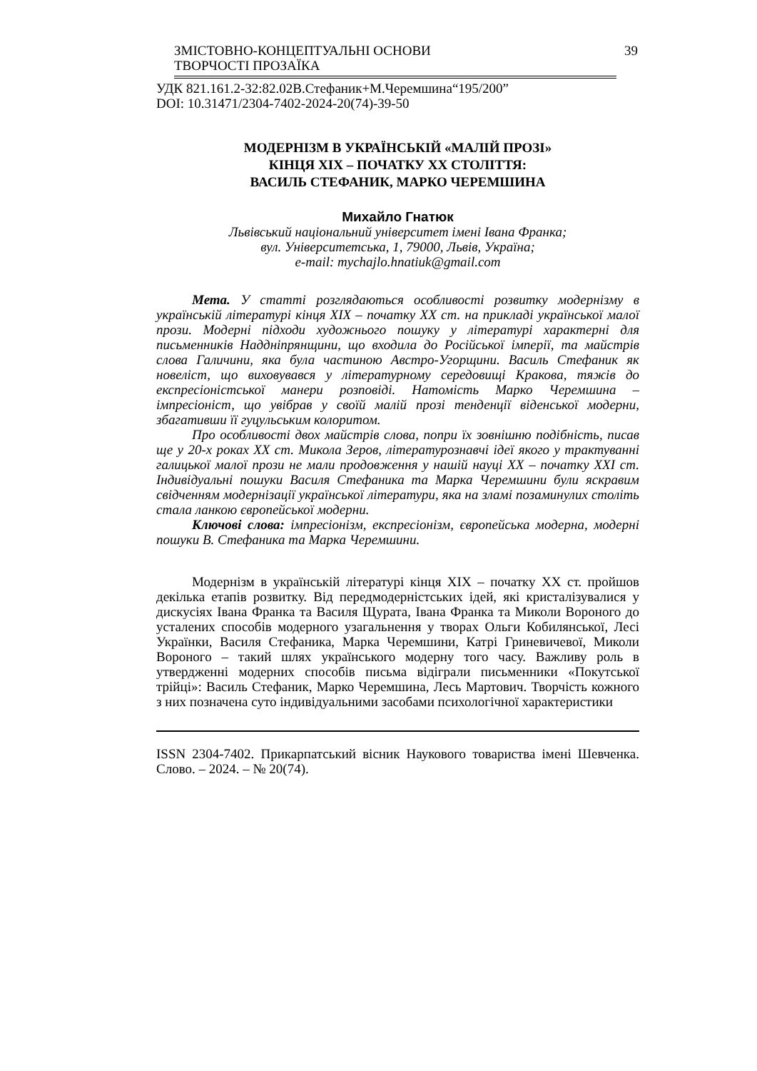ЗМІСТОВНО-КОНЦЕПТУАЛЬНІ ОСНОВИ
ТВОРЧОСТІ ПРОЗАЇКА
39
УДК 821.161.2-32:82.02В.Стефаник+М.Черемшина“195/200”
DOI: 10.31471/2304-7402-2024-20(74)-39-50
МОДЕРНІЗМ В УКРАЇНСЬКІЙ «МАЛІЙ ПРОЗІ»
КІНЦЯ ХІХ – ПОЧАТКУ ХХ СТОЛІТТЯ:
ВАСИЛЬ СТЕФАНИК, МАРКО ЧЕРЕМШИНА
Михайло Гнатюк
Львівський національний університет імені Івана Франка;
вул. Університетська, 1, 79000, Львів, Україна;
e-mail: mychajlo.hnatiuk@gmail.com
Мета. У статті розглядаються особливості розвитку модернізму в українській літературі кінця ХІХ – початку ХХ ст. на прикладі української малої прози. Модерні підходи художнього пошуку у літературі характерні для письменників Наддніпрянщини, що входила до Російської імперії, та майстрів слова Галичини, яка була частиною Австро-Угорщини. Василь Стефаник як новеліст, що виховувався у літературному середовищі Кракова, тяжів до експресіоністської манери розповіді. Натомість Марко Черемшина – імпресіоніст, що увібрав у своїй малій прозі тенденції віденської модерни, збагативши її гуцульським колоритом.
Про особливості двох майстрів слова, попри їх зовнішню подібність, писав ще у 20-х роках ХХ ст. Микола Зеров, літературознавчі ідеї якого у трактуванні галицької малої прози не мали продовження у нашій науці ХХ – початку ХХІ ст. Індивідуальні пошуки Василя Стефаника та Марка Черемшини були яскравим свідченням модернізації української літератури, яка на зламі позаминулих століть стала ланкою європейської модерни.
Ключові слова: імпресіонізм, експресіонізм, європейська модерна, модерні пошуки В. Стефаника та Марка Черемшини.
Модернізм в українській літературі кінця ХІХ – початку ХХ ст. пройшов декілька етапів розвитку. Від передмодерністських ідей, які кристалізувалися у дискусіях Івана Франка та Василя Щурата, Івана Франка та Миколи Вороного до усталених способів модерного узагальнення у творах Ольги Кобилянської, Лесі Українки, Василя Стефаника, Марка Черемшини, Катрі Гриневичевої, Миколи Вороного – такий шлях українського модерну того часу. Важливу роль в утвердженні модерних способів письма відіграли письменники «Покутської трійці»: Василь Стефаник, Марко Черемшина, Лесь Мартович. Творчість кожного з них позначена суто індивідуальними засобами психологічної характеристики
ISSN 2304-7402. Прикарпатський вісник Наукового товариства імені Шевченка. Слово. – 2024. – № 20(74).